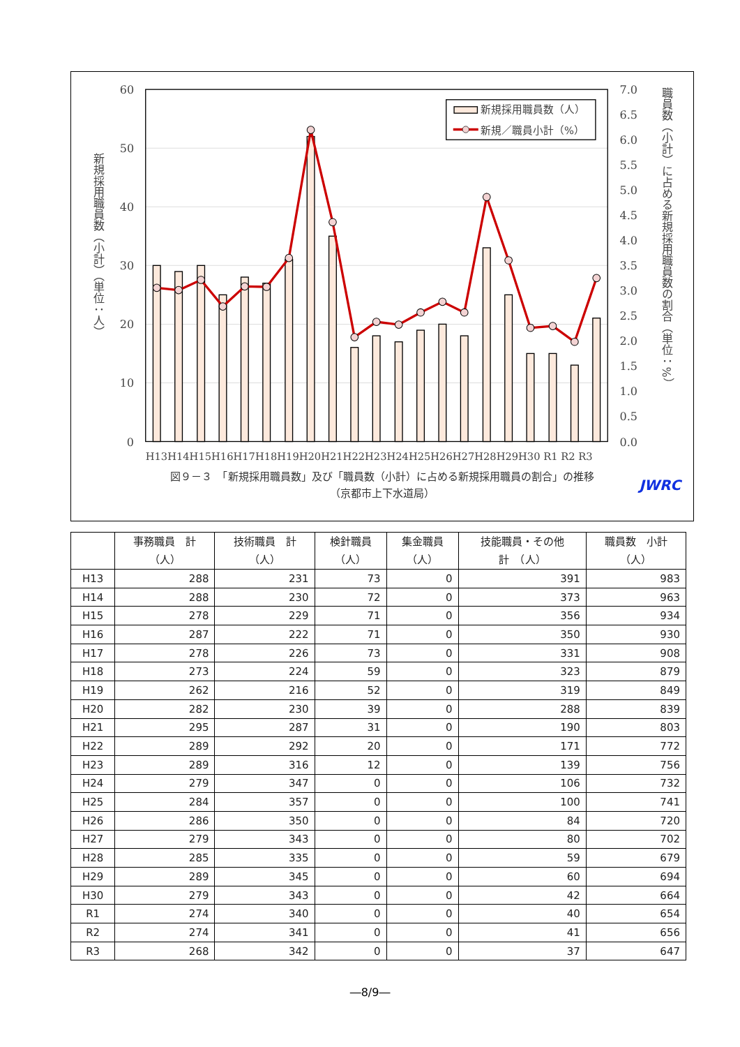新規採用職員数（人）
新規／職員小計（%）
60
50
40
30
20
10
0
7.0
6.5
6.0
5.5
5.0
4.5
4.0
3.5
3.0
2.5
2.0
1.5
1.0
0.5
0.0
H13H14H15H16H17H18H19H20H21H22H23H24H25H26H27H28H29H30 R1 R2 R3
新規採用職員数（小計）（単位：人）
職員数（小計）に占める新規採用職員数の割合（単位：%）
図９－３　「新規採用職員数」及び「職員数（小計）に占める新規採用職員の割合」の推移
（京都市上下水道局）
JWRC
| | 事務職員 計 （人） | 技術職員 計 （人） | 検針職員 （人） | 集金職員 （人） | 技能職員・その他 計 （人） | 職員数 小計 （人） |
| --- | --- | --- | --- | --- | --- | --- |
| H13 | 288 | 231 | 73 | 0 | 391 | 983 |
| H14 | 288 | 230 | 72 | 0 | 373 | 963 |
| H15 | 278 | 229 | 71 | 0 | 356 | 934 |
| H16 | 287 | 222 | 71 | 0 | 350 | 930 |
| H17 | 278 | 226 | 73 | 0 | 331 | 908 |
| H18 | 273 | 224 | 59 | 0 | 323 | 879 |
| H19 | 262 | 216 | 52 | 0 | 319 | 849 |
| H20 | 282 | 230 | 39 | 0 | 288 | 839 |
| H21 | 295 | 287 | 31 | 0 | 190 | 803 |
| H22 | 289 | 292 | 20 | 0 | 171 | 772 |
| H23 | 289 | 316 | 12 | 0 | 139 | 756 |
| H24 | 279 | 347 | 0 | 0 | 106 | 732 |
| H25 | 284 | 357 | 0 | 0 | 100 | 741 |
| H26 | 286 | 350 | 0 | 0 | 84 | 720 |
| H27 | 279 | 343 | 0 | 0 | 80 | 702 |
| H28 | 285 | 335 | 0 | 0 | 59 | 679 |
| H29 | 289 | 345 | 0 | 0 | 60 | 694 |
| H30 | 279 | 343 | 0 | 0 | 42 | 664 |
| R1 | 274 | 340 | 0 | 0 | 40 | 654 |
| R2 | 274 | 341 | 0 | 0 | 41 | 656 |
| R3 | 268 | 342 | 0 | 0 | 37 | 647 |
―8/9―